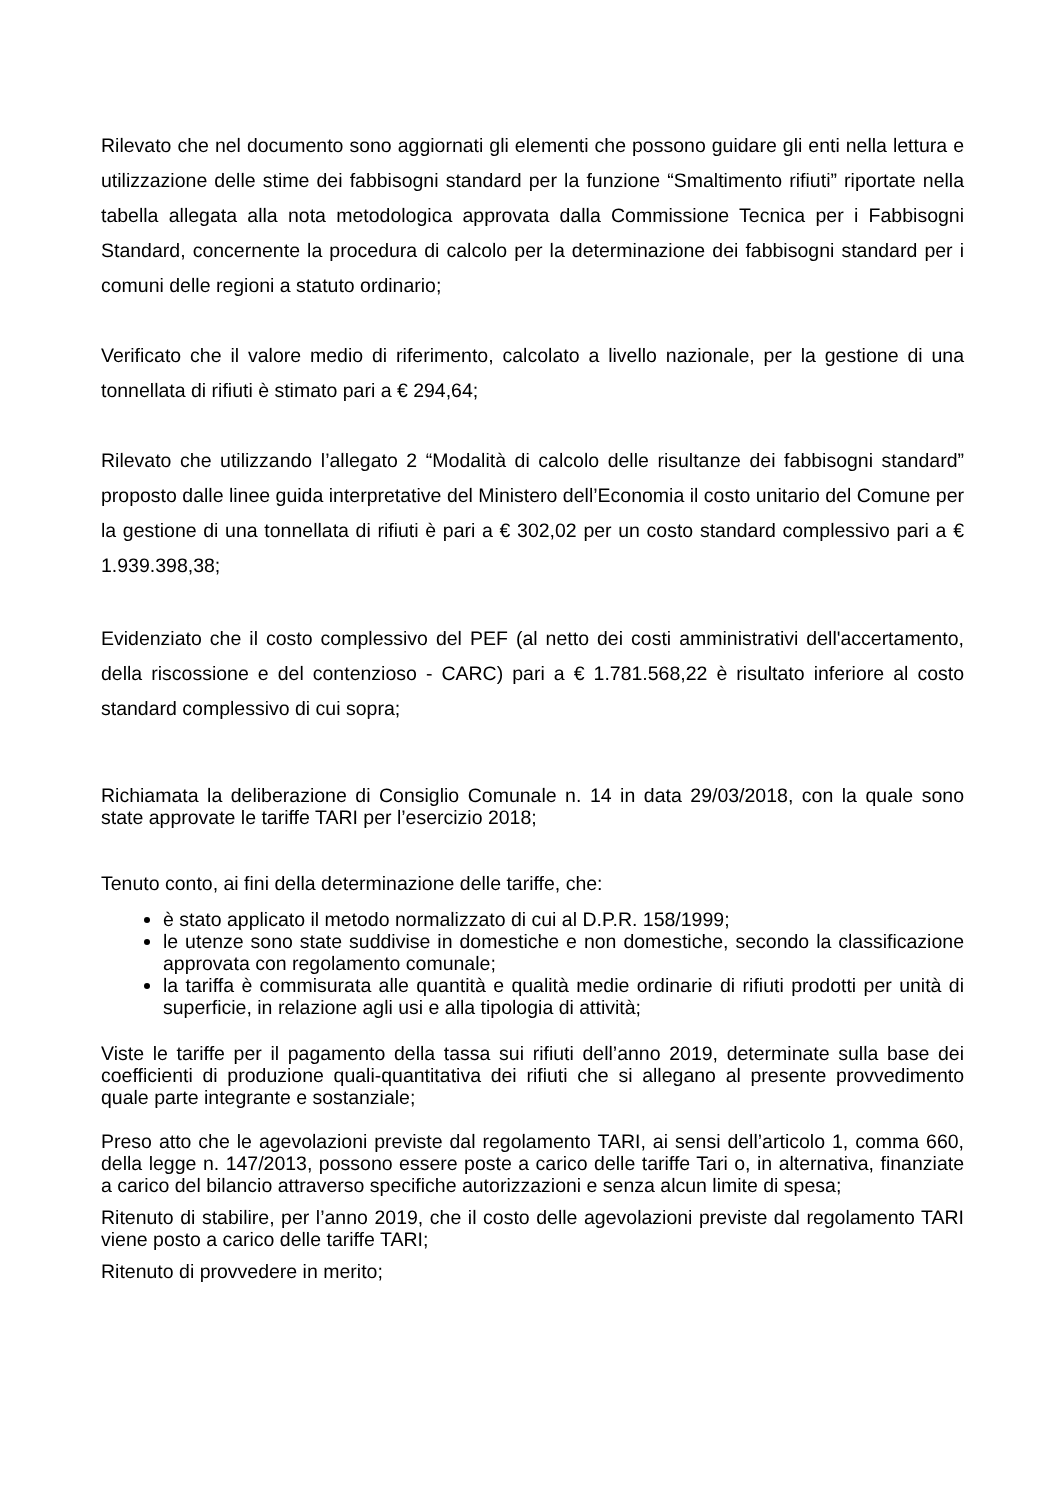Rilevato che nel documento sono aggiornati gli elementi che possono guidare gli enti nella lettura e utilizzazione delle stime dei fabbisogni standard per la funzione “Smaltimento rifiuti” riportate nella tabella allegata alla nota metodologica approvata dalla Commissione Tecnica per i Fabbisogni Standard, concernente la procedura di calcolo per la determinazione dei fabbisogni standard per i comuni delle regioni a statuto ordinario;
Verificato che il valore medio di riferimento, calcolato a livello nazionale, per la gestione di una tonnellata di rifiuti è stimato pari a € 294,64;
Rilevato che utilizzando l’allegato 2 “Modalità di calcolo delle risultanze dei fabbisogni standard” proposto dalle linee guida interpretative del Ministero dell’Economia il costo unitario del Comune per la gestione di una tonnellata di rifiuti è pari a € 302,02 per un costo standard complessivo pari a € 1.939.398,38;
Evidenziato che il costo complessivo del PEF (al netto dei costi amministrativi dell'accertamento, della riscossione e del contenzioso - CARC) pari a € 1.781.568,22 è risultato inferiore al costo standard complessivo di cui sopra;
Richiamata la deliberazione di Consiglio Comunale n. 14 in data 29/03/2018, con la quale sono state approvate le tariffe TARI per l’esercizio 2018;
Tenuto conto, ai fini della determinazione delle tariffe, che:
è stato applicato il metodo normalizzato di cui al D.P.R. 158/1999;
le utenze sono state suddivise in domestiche e non domestiche, secondo la classificazione approvata con regolamento comunale;
la tariffa è commisurata alle quantità e qualità medie ordinarie di rifiuti prodotti per unità di superficie, in relazione agli usi e alla tipologia di attività;
Viste le tariffe per il pagamento della tassa sui rifiuti dell’anno 2019, determinate sulla base dei coefficienti di produzione quali-quantitativa dei rifiuti che si allegano al presente provvedimento quale parte integrante e sostanziale;
Preso atto che le agevolazioni previste dal regolamento TARI, ai sensi dell’articolo 1, comma 660, della legge n. 147/2013, possono essere poste a carico delle tariffe Tari o, in alternativa, finanziate a carico del bilancio attraverso specifiche autorizzazioni e senza alcun limite di spesa;
Ritenuto di stabilire, per l’anno 2019, che il costo delle agevolazioni previste dal regolamento TARI viene posto a carico delle tariffe TARI;
Ritenuto di provvedere in merito;